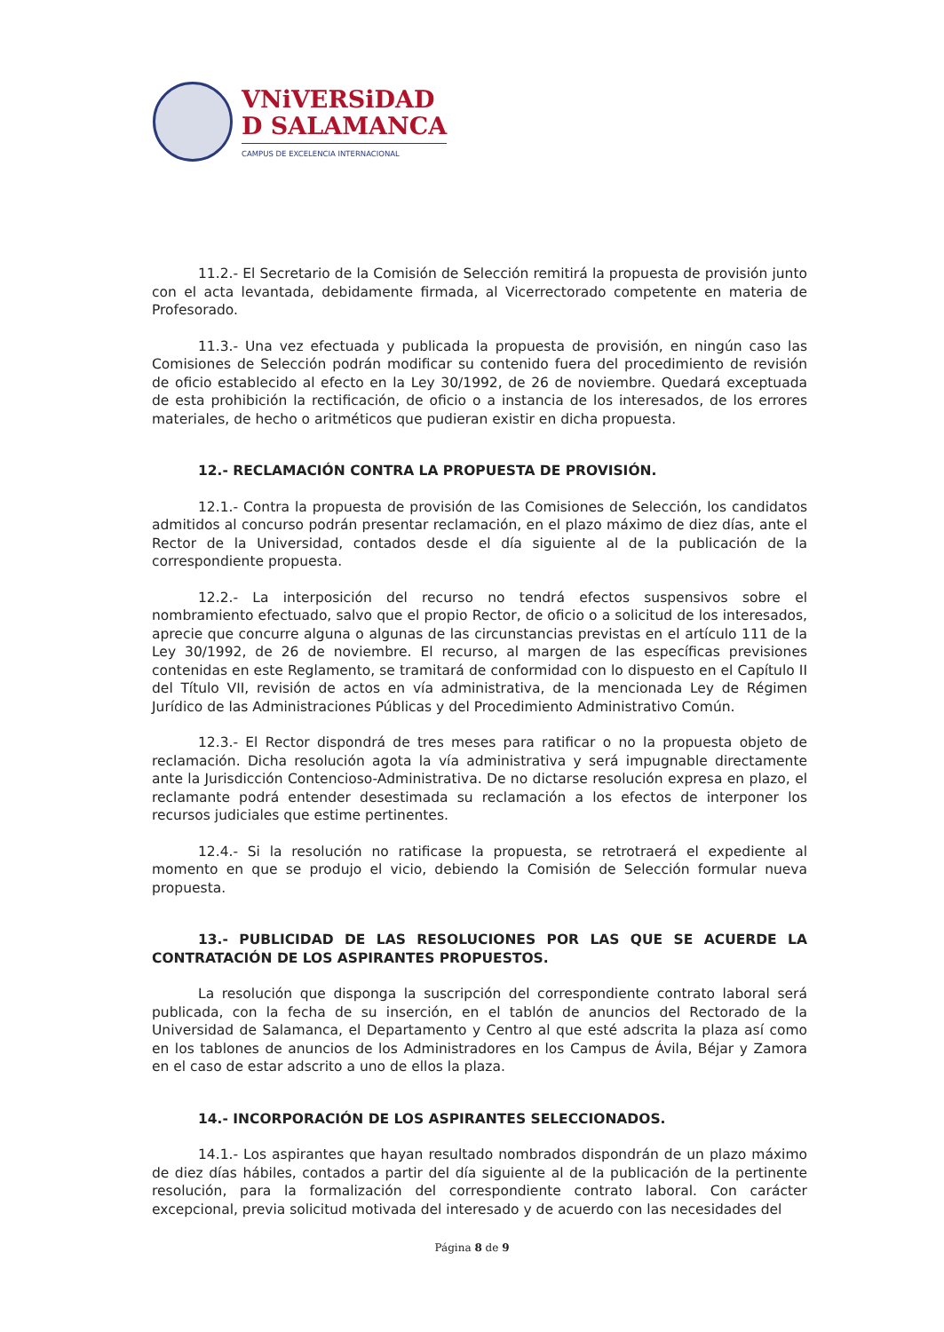VNiVERSiDAD
D SALAMANCA
CAMPUS DE EXCELENCIA INTERNACIONAL
11.2.- El Secretario de la Comisión de Selección remitirá la propuesta de provisión junto con el acta levantada, debidamente firmada, al Vicerrectorado competente en materia de Profesorado.
11.3.- Una vez efectuada y publicada la propuesta de provisión, en ningún caso las Comisiones de Selección podrán modificar su contenido fuera del procedimiento de revisión de oficio establecido al efecto en la Ley 30/1992, de 26 de noviembre. Quedará exceptuada de esta prohibición la rectificación, de oficio o a instancia de los interesados, de los errores materiales, de hecho o aritméticos que pudieran existir en dicha propuesta.
12.- RECLAMACIÓN CONTRA LA PROPUESTA DE PROVISIÓN.
12.1.- Contra la propuesta de provisión de las Comisiones de Selección, los candidatos admitidos al concurso podrán presentar reclamación, en el plazo máximo de diez días, ante el Rector de la Universidad, contados desde el día siguiente al de la publicación de la correspondiente propuesta.
12.2.- La interposición del recurso no tendrá efectos suspensivos sobre el nombramiento efectuado, salvo que el propio Rector, de oficio o a solicitud de los interesados, aprecie que concurre alguna o algunas de las circunstancias previstas en el artículo 111 de la Ley 30/1992, de 26 de noviembre. El recurso, al margen de las específicas previsiones contenidas en este Reglamento, se tramitará de conformidad con lo dispuesto en el Capítulo II del Título VII, revisión de actos en vía administrativa, de la mencionada Ley de Régimen Jurídico de las Administraciones Públicas y del Procedimiento Administrativo Común.
12.3.- El Rector dispondrá de tres meses para ratificar o no la propuesta objeto de reclamación. Dicha resolución agota la vía administrativa y será impugnable directamente ante la Jurisdicción Contencioso-Administrativa. De no dictarse resolución expresa en plazo, el reclamante podrá entender desestimada su reclamación a los efectos de interponer los recursos judiciales que estime pertinentes.
12.4.- Si la resolución no ratificase la propuesta, se retrotraerá el expediente al momento en que se produjo el vicio, debiendo la Comisión de Selección formular nueva propuesta.
13.- PUBLICIDAD DE LAS RESOLUCIONES POR LAS QUE SE ACUERDE LA CONTRATACIÓN DE LOS ASPIRANTES PROPUESTOS.
La resolución que disponga la suscripción del correspondiente contrato laboral será publicada, con la fecha de su inserción, en el tablón de anuncios del Rectorado de la Universidad de Salamanca, el Departamento y Centro al que esté adscrita la plaza así como en los tablones de anuncios de los Administradores en los Campus de Ávila, Béjar y Zamora en el caso de estar adscrito a uno de ellos la plaza.
14.- INCORPORACIÓN DE LOS ASPIRANTES SELECCIONADOS.
14.1.- Los aspirantes que hayan resultado nombrados dispondrán de un plazo máximo de diez días hábiles, contados a partir del día siguiente al de la publicación de la pertinente resolución, para la formalización del correspondiente contrato laboral. Con carácter excepcional, previa solicitud motivada del interesado y de acuerdo con las necesidades del
Página 8 de 9